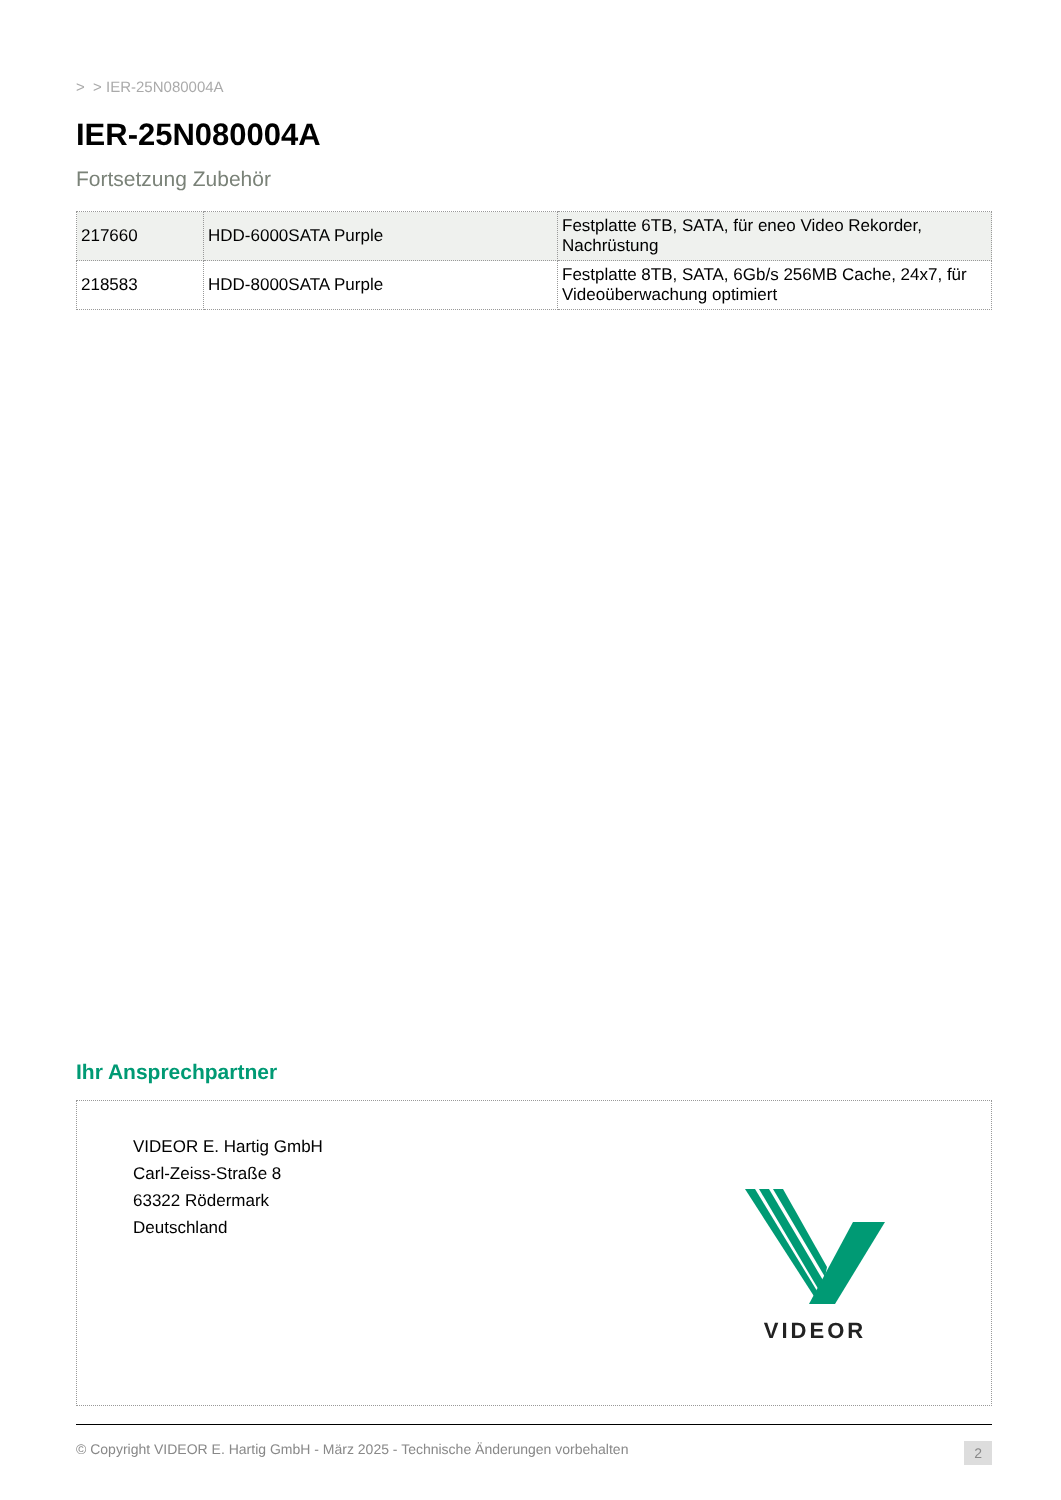> > IER-25N080004A
IER-25N080004A
Fortsetzung Zubehör
| 217660 | HDD-6000SATA Purple | Festplatte 6TB, SATA, für eneo Video Rekorder, Nachrüstung |
| 218583 | HDD-8000SATA Purple | Festplatte 8TB, SATA, 6Gb/s 256MB Cache, 24x7, für Videoüberwachung optimiert |
Ihr Ansprechpartner
VIDEOR E. Hartig GmbH
Carl-Zeiss-Straße 8
63322 Rödermark
Deutschland
VIDEOR
© Copyright VIDEOR E. Hartig GmbH - März 2025 - Technische Änderungen vorbehalten 2